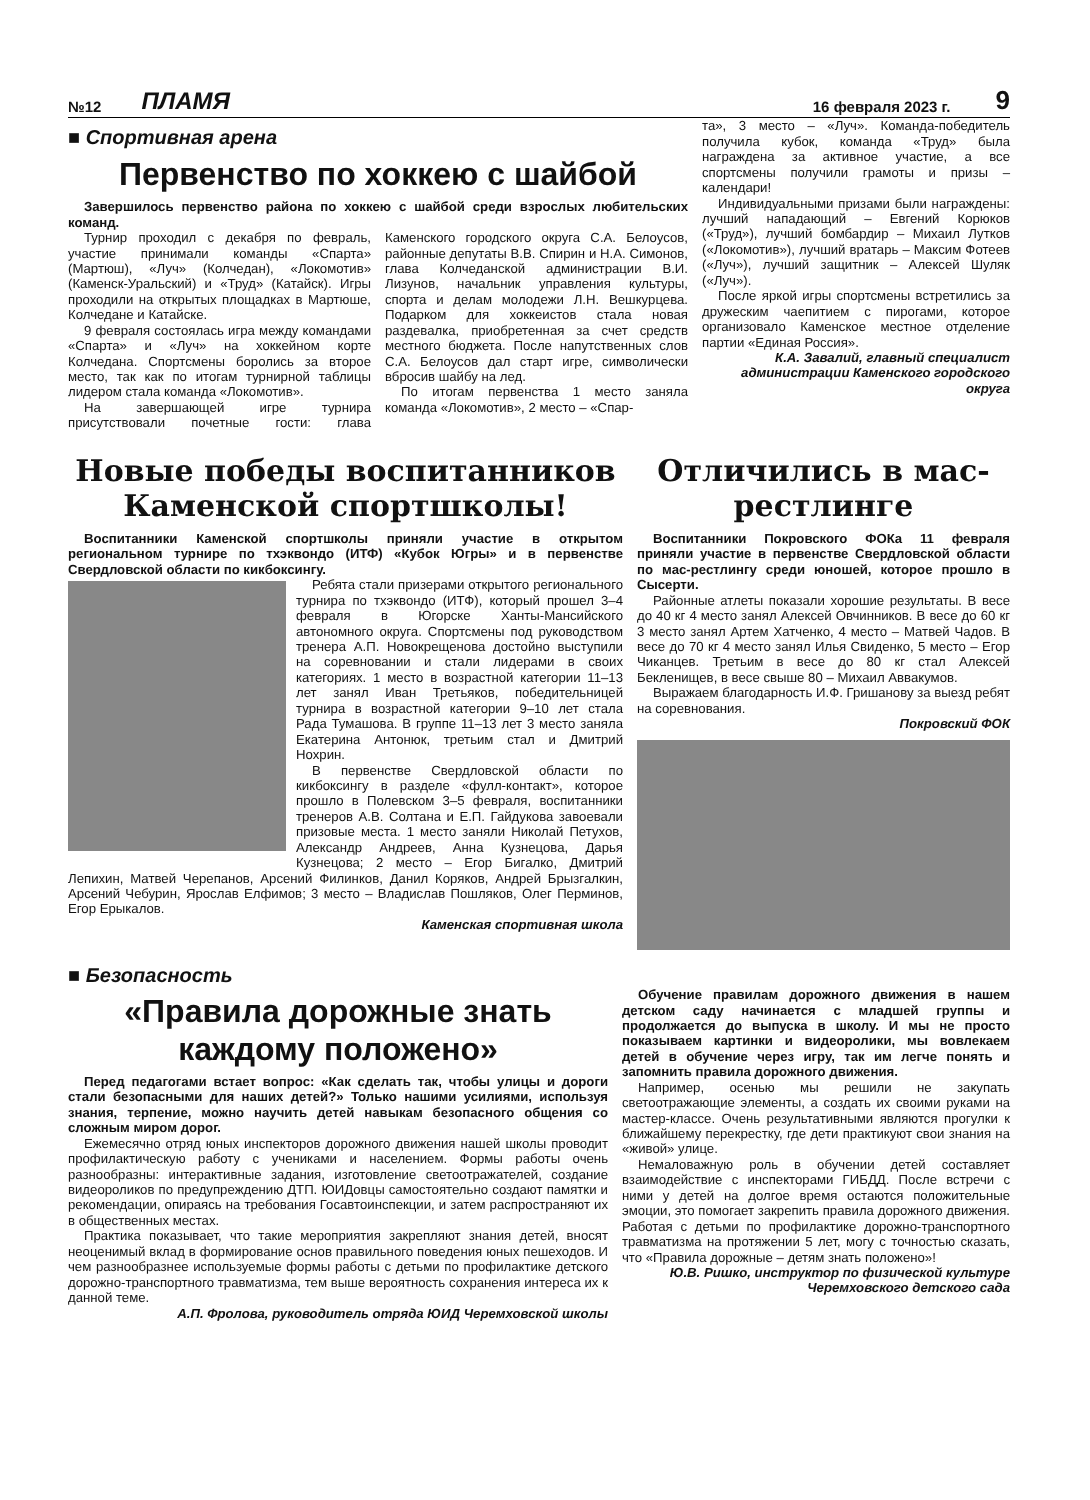№12 ПЛАМЯ 16 февраля 2023 г. 9
■ Спортивная арена
Первенство по хоккею с шайбой
Завершилось первенство района по хоккею с шайбой среди взрослых любительских команд.
Турнир проходил с декабря по февраль, участие принимали команды «Спарта» (Мартюш), «Луч» (Колчедан), «Локомотив» (Каменск-Уральский) и «Труд» (Катайск). Игры проходили на открытых площадках в Мартюше, Колчедане и Катайске.
9 февраля состоялась игра между командами «Спарта» и «Луч» на хоккейном корте Колчедана. Спортсмены боролись за второе место, так как по итогам турнирной таблицы лидером стала команда «Локомотив».
На завершающей игре турнира присутствовали почетные гости: глава Каменского городского округа С.А. Белоусов, районные депутаты В.В. Спирин и Н.А. Симонов, глава Колчеданской администрации В.И. Лизунов, начальник управления культуры, спорта и делам молодежи Л.Н. Вешкурцева. Подарком для хоккеистов стала новая раздевалка, приобретенная за счет средств местного бюджета. После напутственных слов С.А. Белоусов дал старт игре, символически вбросив шайбу на лед.
По итогам первенства 1 место заняла команда «Локомотив», 2 место – «Спар-
та», 3 место – «Луч». Команда-победитель получила кубок, команда «Труд» была награждена за активное участие, а все спортсмены получили грамоты и призы – календари!
Индивидуальными призами были награждены: лучший нападающий – Евгений Корюков («Труд»), лучший бомбардир – Михаил Лутков («Локомотив»), лучший вратарь – Максим Фотеев («Луч»), лучший защитник – Алексей Шуляк («Луч»).
После яркой игры спортсмены встретились за дружеским чаепитием с пирогами, которое организовало Каменское местное отделение партии «Единая Россия».
К.А. Завалий, главный специалист администрации Каменского городского округа
Новые победы воспитанников Каменской спортшколы!
Воспитанники Каменской спортшколы приняли участие в открытом региональном турнире по тхэквондо (ИТФ) «Кубок Югры» и в первенстве Свердловской области по кикбоксингу.
Ребята стали призерами открытого регионального турнира по тхэквондо (ИТФ), который прошел 3–4 февраля в Югорске Ханты-Мансийского автономного округа. Спортсмены под руководством тренера А.П. Новокрещенова достойно выступили на соревновании и стали лидерами в своих категориях. 1 место в возрастной категории 11–13 лет занял Иван Третьяков, победительницей турнира в возрастной категории 9–10 лет стала Рада Тумашова. В группе 11–13 лет 3 место заняла Екатерина Антонюк, третьим стал и Дмитрий Нохрин.
В первенстве Свердловской области по кикбоксингу в разделе «фулл-контакт», которое прошло в Полевском 3–5 февраля, воспитанники тренеров А.В. Солтана и Е.П. Гайдукова завоевали призовые места. 1 место заняли Николай Петухов, Александр Андреев, Анна Кузнецова, Дарья Кузнецова; 2 место – Егор Бигалко, Дмитрий Лепихин, Матвей Черепанов, Арсений Филинков, Данил Коряков, Андрей Брызгалкин, Арсений Чебурин, Ярослав Елфимов; 3 место – Владислав Пошляков, Олег Перминов, Егор Ерыкалов.
Каменская спортивная школа
Отличились в мас-рестлинге
Воспитанники Покровского ФОКа 11 февраля приняли участие в первенстве Свердловской области по мас-рестлингу среди юношей, которое прошло в Сысерти.
Районные атлеты показали хорошие результаты. В весе до 40 кг 4 место занял Алексей Овчинников. В весе до 60 кг 3 место занял Артем Хатченко, 4 место – Матвей Чадов. В весе до 70 кг 4 место занял Илья Свиденко, 5 место – Егор Чиканцев. Третьим в весе до 80 кг стал Алексей Бекленищев, в весе свыше 80 – Михаил Аввакумов.
Выражаем благодарность И.Ф. Гришанову за выезд ребят на соревнования.
Покровский ФОК
■ Безопасность
«Правила дорожные знать каждому положено»
Перед педагогами встает вопрос: «Как сделать так, чтобы улицы и дороги стали безопасными для наших детей?» Только нашими усилиями, используя знания, терпение, можно научить детей навыкам безопасного общения со сложным миром дорог.
Ежемесячно отряд юных инспекторов дорожного движения нашей школы проводит профилактическую работу с учениками и населением. Формы работы очень разнообразны: интерактивные задания, изготовление светоотражателей, создание видеороликов по предупреждению ДТП. ЮИДовцы самостоятельно создают памятки и рекомендации, опираясь на требования Госавтоинспекции, и затем распространяют их в общественных местах.
Практика показывает, что такие мероприятия закрепляют знания детей, вносят неоценимый вклад в формирование основ правильного поведения юных пешеходов. И чем разнообразнее используемые формы работы с детьми по профилактике детского дорожно-транспортного травматизма, тем выше вероятность сохранения интереса их к данной теме.
А.П. Фролова, руководитель отряда ЮИД Черемховской школы
Обучение правилам дорожного движения в нашем детском саду начинается с младшей группы и продолжается до выпуска в школу. И мы не просто показываем картинки и видеоролики, мы вовлекаем детей в обучение через игру, так им легче понять и запомнить правила дорожного движения.
Например, осенью мы решили не закупать светоотражающие элементы, а создать их своими руками на мастер-классе. Очень результативными являются прогулки к ближайшему перекрестку, где дети практикуют свои знания на «живой» улице.
Немаловажную роль в обучении детей составляет взаимодействие с инспекторами ГИБДД. После встречи с ними у детей на долгое время остаются положительные эмоции, это помогает закрепить правила дорожного движения. Работая с детьми по профилактике дорожно-транспортного травматизма на протяжении 5 лет, могу с точностью сказать, что «Правила дорожные – детям знать положено»!
Ю.В. Ришко, инструктор по физической культуре Черемховского детского сада